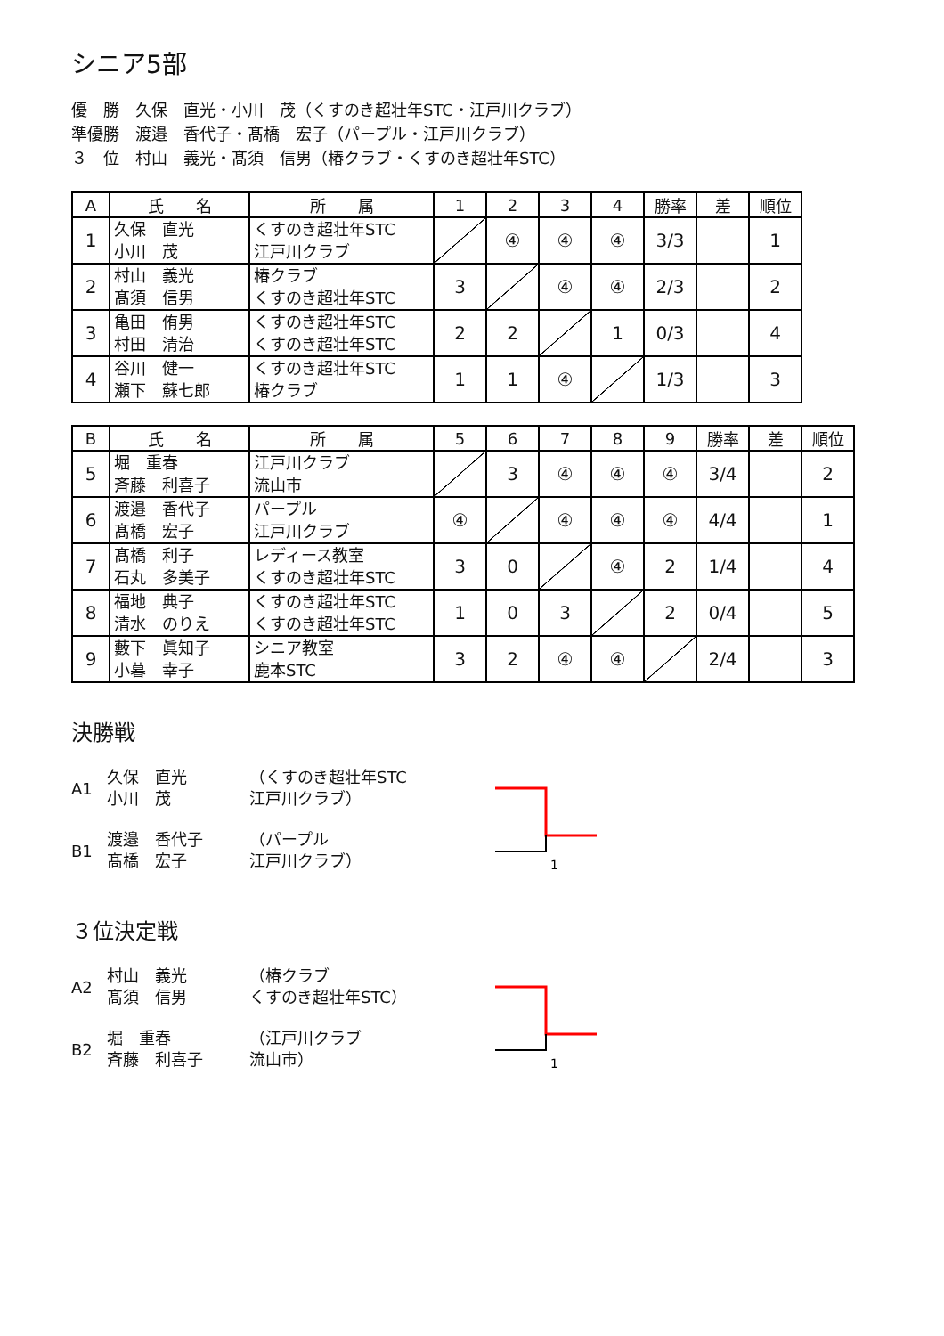シニア5部
優　勝　久保　直光・小川　茂（くすのき超壮年STC・江戸川クラブ）
準優勝　渡邉　香代子・髙橋　宏子（パープル・江戸川クラブ）
３　位　村山　義光・髙須　信男（椿クラブ・くすのき超壮年STC）
| A | 氏 名 | 所 属 | 1 | 2 | 3 | 4 | 勝率 | 差 | 順位 |
| --- | --- | --- | --- | --- | --- | --- | --- | --- | --- |
| 1 | 久保 直光 小川 茂 | くすのき超壮年STC 江戸川クラブ | | ④ | ④ | ④ | 3/3 | | 1 |
| 2 | 村山 義光 髙須 信男 | 椿クラブ くすのき超壮年STC | 3 | | ④ | ④ | 2/3 | | 2 |
| 3 | 亀田 侑男 村田 清治 | くすのき超壮年STC くすのき超壮年STC | 2 | 2 | | 1 | 0/3 | | 4 |
| 4 | 谷川 健一 瀬下 蘇七郎 | くすのき超壮年STC 椿クラブ | 1 | 1 | ④ | | 1/3 | | 3 |
| B | 氏 名 | 所 属 | 5 | 6 | 7 | 8 | 9 | 勝率 | 差 | 順位 |
| --- | --- | --- | --- | --- | --- | --- | --- | --- | --- | --- |
| 5 | 堀 重春 斉藤 利喜子 | 江戸川クラブ 流山市 | | 3 | ④ | ④ | ④ | 3/4 | | 2 |
| 6 | 渡邉 香代子 髙橋 宏子 | パープル 江戸川クラブ | ④ | | ④ | ④ | ④ | 4/4 | | 1 |
| 7 | 髙橋 利子 石丸 多美子 | レディース教室 くすのき超壮年STC | 3 | 0 | | ④ | 2 | 1/4 | | 4 |
| 8 | 福地 典子 清水 のりえ | くすのき超壮年STC くすのき超壮年STC | 1 | 0 | 3 | | 2 | 0/4 | | 5 |
| 9 | 藪下 眞知子 小暮 幸子 | シニア教室 鹿本STC | 3 | 2 | ④ | ④ | | 2/4 | | 3 |
決勝戦
A1 久保　直光
小川　茂 （くすのき超壮年STC
江戸川クラブ）
B1 渡邉　香代子
髙橋　宏子 （パープル
江戸川クラブ）
1
３位決定戦
A2 村山　義光
髙須　信男 （椿クラブ
くすのき超壮年STC）
B2 堀　重春
斉藤　利喜子 （江戸川クラブ
流山市）
1